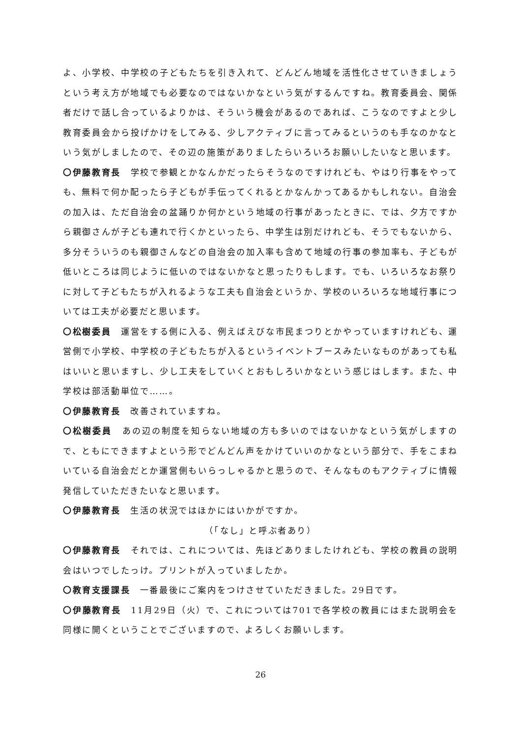よ、小学校、中学校の子どもたちを引き入れて、どんどん地域を活性化させていきましょうという考え方が地域でも必要なのではないかなという気がするんですね。教育委員会、関係者だけで話し合っているよりかは、そういう機会があるのであれば、こうなのですよと少し教育委員会から投げかけをしてみる、少しアクティブに言ってみるというのも手なのかなという気がしましたので、その辺の施策がありましたらいろいろお願いしたいなと思います。
〇伊藤教育長　学校で参観とかなんかだったらそうなのですけれども、やはり行事をやっても、無料で何か配ったら子どもが手伝ってくれるとかなんかってあるかもしれない。自治会の加入は、ただ自治会の盆踊りか何かという地域の行事があったときに、では、夕方ですから親御さんが子ども連れで行くかといったら、中学生は別だけれども、そうでもないから、多分そういうのも親御さんなどの自治会の加入率も含めて地域の行事の参加率も、子どもが低いところは同じように低いのではないかなと思ったりもします。でも、いろいろなお祭りに対して子どもたちが入れるような工夫も自治会というか、学校のいろいろな地域行事については工夫が必要だと思います。
〇松樹委員　運営をする側に入る、例えばえびな市民まつりとかやっていますけれども、運営側で小学校、中学校の子どもたちが入るというイベントブースみたいなものがあっても私はいいと思いますし、少し工夫をしていくとおもしろいかなという感じはします。また、中学校は部活動単位で……。
〇伊藤教育長　改善されていますね。
〇松樹委員　あの辺の制度を知らない地域の方も多いのではないかなという気がしますので、ともにできますよという形でどんどん声をかけていいのかなという部分で、手をこまねいている自治会だとか運営側もいらっしゃるかと思うので、そんなものもアクティブに情報発信していただきたいなと思います。
〇伊藤教育長　生活の状況ではほかにはいかがですか。
（「なし」と呼ぶ者あり）
〇伊藤教育長　それでは、これについては、先ほどありましたけれども、学校の教員の説明会はいつでしたっけ。プリントが入っていましたか。
〇教育支援課長　一番最後にご案内をつけさせていただきました。29日です。
〇伊藤教育長　11月29日（火）で、これについては701で各学校の教員にはまた説明会を同様に開くということでございますので、よろしくお願いします。
26